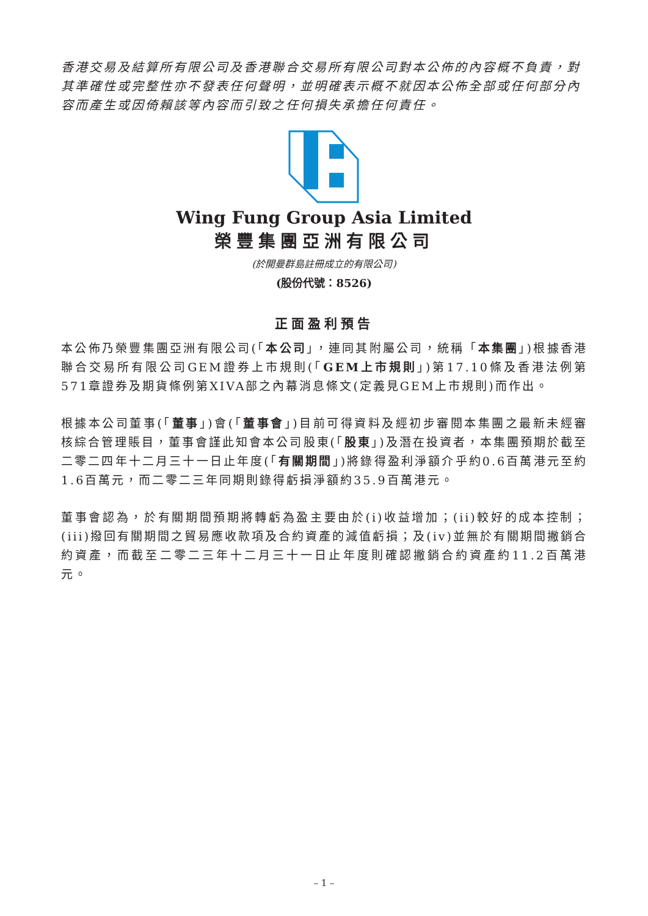香港交易及結算所有限公司及香港聯合交易所有限公司對本公佈的內容概不負責，對其準確性或完整性亦不發表任何聲明，並明確表示概不就因本公佈全部或任何部分內容而產生或因倚賴該等內容而引致之任何損失承擔任何責任。
Wing Fung Group Asia Limited
榮豐集團亞洲有限公司
(於開曼群島註冊成立的有限公司)
(股份代號：8526)
正面盈利預告
本公佈乃榮豐集團亞洲有限公司(「本公司」，連同其附屬公司，統稱「本集團」)根據香港聯合交易所有限公司GEM證券上市規則(「GEM上市規則」)第17.10條及香港法例第571章證券及期貨條例第XIVA部之內幕消息條文(定義見GEM上市規則)而作出。
根據本公司董事(「董事」)會(「董事會」)目前可得資料及經初步審閱本集團之最新未經審核綜合管理賬目，董事會謹此知會本公司股東(「股東」)及潛在投資者，本集團預期於截至二零二四年十二月三十一日止年度(「有關期間」)將錄得盈利淨額介乎約0.6百萬港元至約1.6百萬元，而二零二三年同期則錄得虧損淨額約35.9百萬港元。
董事會認為，於有關期間預期將轉虧為盈主要由於(i)收益增加；(ii)較好的成本控制；(iii)撥回有關期間之貿易應收款項及合約資產的減值虧損；及(iv)並無於有關期間撇銷合約資產，而截至二零二三年十二月三十一日止年度則確認撇銷合約資產約11.2百萬港元。
– 1 –